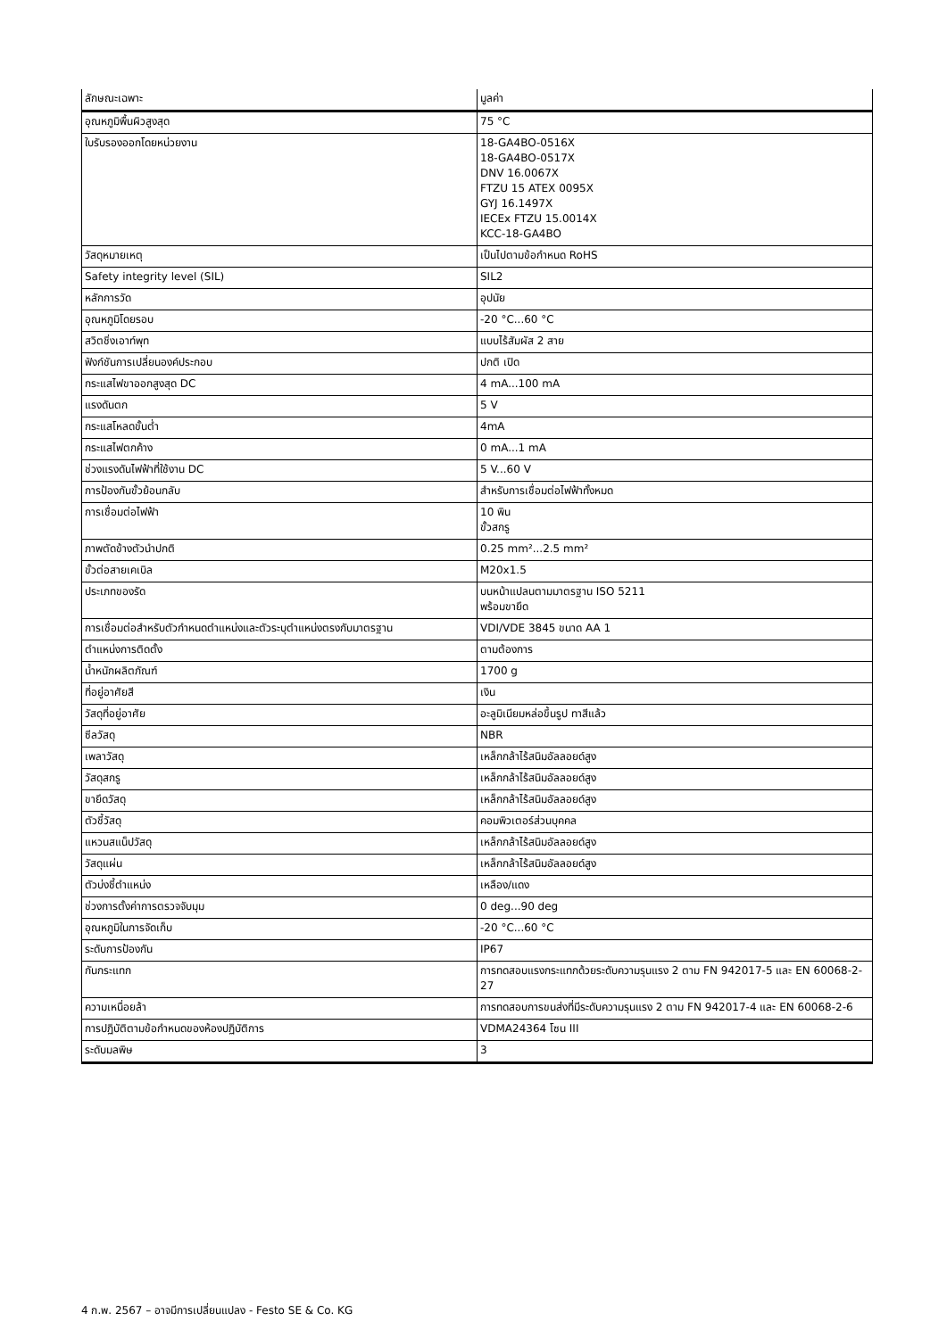| ลักษณะเฉพาะ | มูลค่า |
| --- | --- |
| อุณหภูมิพื้นผิวสูงสุด | 75 °C |
| ใบรับรองออกโดยหน่วยงาน | 18-GA4BO-0516X 18-GA4BO-0517X DNV 16.0067X FTZU 15 ATEX 0095X GYJ 16.1497X IECEx FTZU 15.0014X KCC-18-GA4BO |
| วัสดุหมายเหตุ | เป็นไปตามข้อกำหนด RoHS |
| Safety integrity level (SIL) | SIL2 |
| หลักการวัด | อุปนัย |
| อุณหภูมิโดยรอบ | -20 °C...60 °C |
| สวิตชิ่งเอาท์พุท | แบบไร้สัมผัส 2 สาย |
| ฟังก์ชันการเปลี่ยนองค์ประกอบ | ปกติ เปิด |
| กระแสไฟขาออกสูงสุด DC | 4 mA...100 mA |
| แรงดันตก | 5 V |
| กระแสโหลดขั้นต่ำ | 4mA |
| กระแสไฟตกค้าง | 0 mA...1 mA |
| ช่วงแรงดันไฟฟ้าที่ใช้งาน DC | 5 V...60 V |
| การป้องกันขั้วย้อนกลับ | สำหรับการเชื่อมต่อไฟฟ้าทั้งหมด |
| การเชื่อมต่อไฟฟ้า | 10 พิน ขั้วสกรู |
| ภาพตัดข้างตัวนำปกติ | 0.25 mm²...2.5 mm² |
| ขั้วต่อสายเคเบิล | M20x1.5 |
| ประเภทของรัด | บนหน้าแปลนตามมาตรฐาน ISO 5211 พร้อมขายึด |
| การเชื่อมต่อสำหรับตัวกำหนดตำแหน่งและตัวระบุตำแหน่งตรงกับมาตรฐาน | VDI/VDE 3845 ขนาด AA 1 |
| ตำแหน่งการติดตั้ง | ตามต้องการ |
| น้ำหนักผลิตภัณฑ์ | 1700 g |
| ที่อยู่อาศัยสี | เงิน |
| วัสดุที่อยู่อาศัย | อะลูมิเนียมหล่อขึ้นรูป ทาสีแล้ว |
| ซีลวัสดุ | NBR |
| เพลาวัสดุ | เหล็กกล้าไร้สนิมอัลลอยด์สูง |
| วัสดุสกรู | เหล็กกล้าไร้สนิมอัลลอยด์สูง |
| ขายึดวัสดุ | เหล็กกล้าไร้สนิมอัลลอยด์สูง |
| ตัวชี้วัสดุ | คอมพิวเตอร์ส่วนบุคคล |
| แหวนสแน็ปวัสดุ | เหล็กกล้าไร้สนิมอัลลอยด์สูง |
| วัสดุแผ่น | เหล็กกล้าไร้สนิมอัลลอยด์สูง |
| ตัวบ่งชี้ตำแหน่ง | เหลือง/แดง |
| ช่วงการตั้งค่าการตรวจจับมุม | 0 deg...90 deg |
| อุณหภูมิในการจัดเก็บ | -20 °C...60 °C |
| ระดับการป้องกัน | IP67 |
| กันกระแทก | การทดสอบแรงกระแทกด้วยระดับความรุนแรง 2 ตาม FN 942017-5 และ EN 60068-2-27 |
| ความเหนื่อยล้า | การทดสอบการขนส่งที่มีระดับความรุนแรง 2 ตาม FN 942017-4 และ EN 60068-2-6 |
| การปฏิบัติตามข้อกำหนดของห้องปฏิบัติการ | VDMA24364 โซน III |
| ระดับมลพิษ | 3 |
4 ก.พ. 2567 – อาจมีการเปลี่ยนแปลง - Festo SE & Co. KG